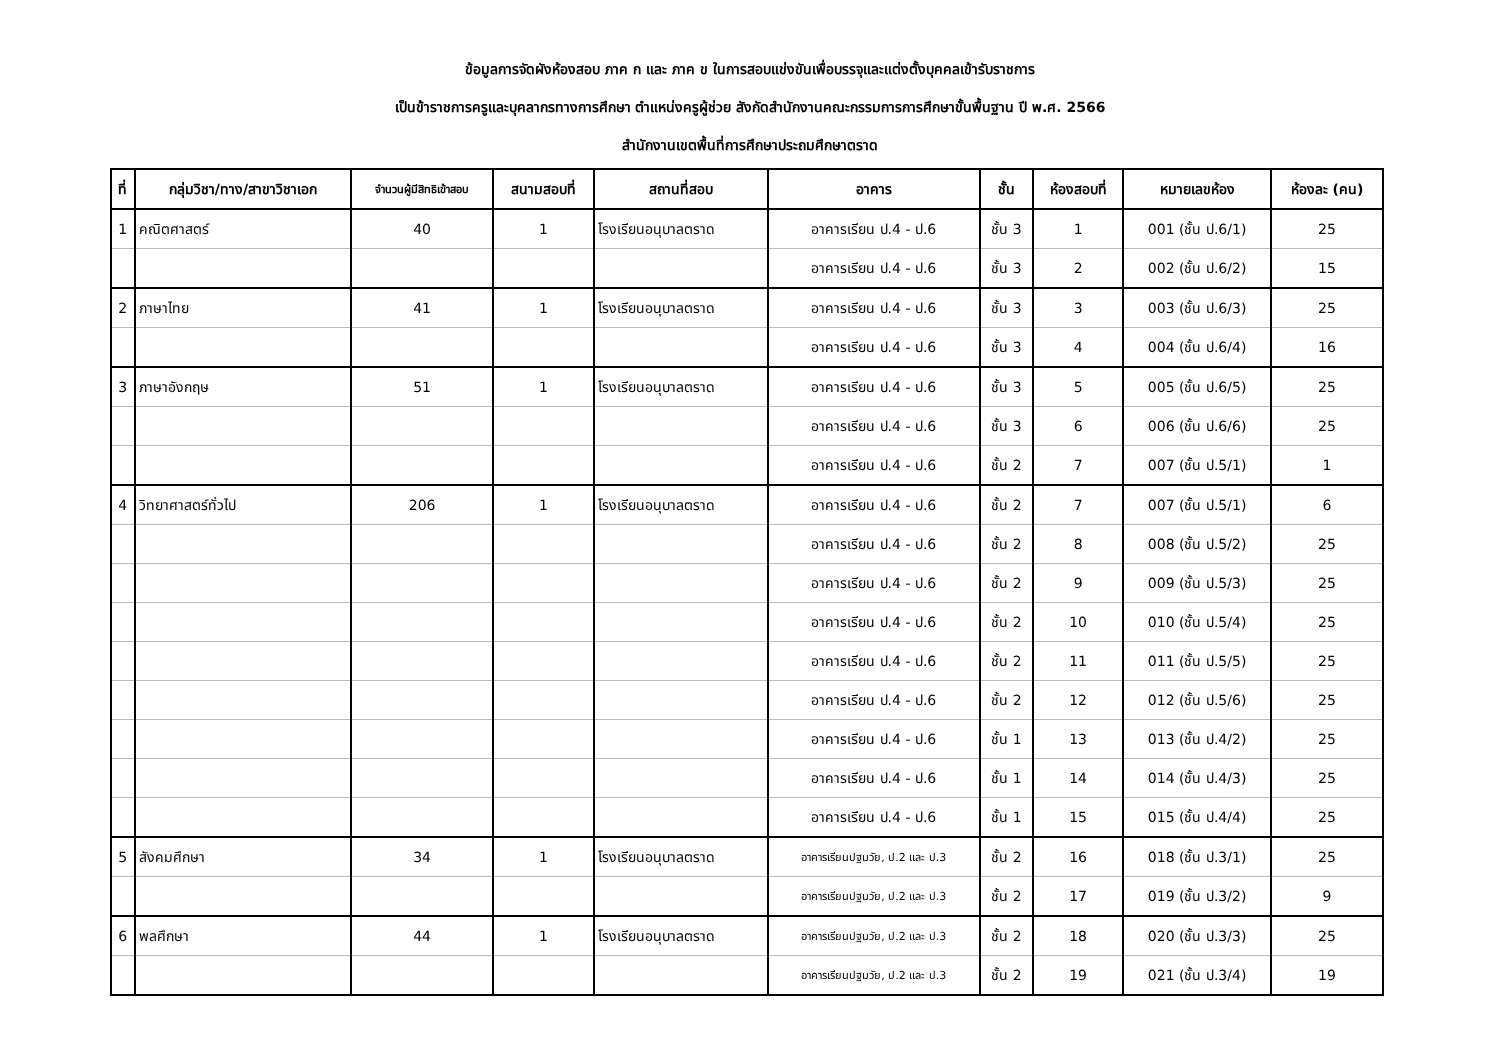ข้อมูลการจัดผังห้องสอบ ภาค ก และ ภาค ข ในการสอบแข่งขันเพื่อบรรจุและแต่งตั้งบุคคลเข้ารับราชการ
เป็นข้าราชการครูและบุคลากรทางการศึกษา ตำแหน่งครูผู้ช่วย สังกัดสำนักงานคณะกรรมการการศึกษาขั้นพื้นฐาน ปี พ.ศ. 2566
สำนักงานเขตพื้นที่การศึกษาประถมศึกษาตราด
| ที่ | กลุ่มวิชา/ทาง/สาขาวิชาเอก | จำนวนผู้มีสิทธิเข้าสอบ | สนามสอบที่ | สถานที่สอบ | อาคาร | ชั้น | ห้องสอบที่ | หมายเลขห้อง | ห้องละ (คน) |
| --- | --- | --- | --- | --- | --- | --- | --- | --- | --- |
| 1 | คณิตศาสตร์ | 40 | 1 | โรงเรียนอนุบาลตราด | อาคารเรียน ป.4 - ป.6 | ชั้น 3 | 1 | 001 (ชั้น ป.6/1) | 25 |
| | | | | | อาคารเรียน ป.4 - ป.6 | ชั้น 3 | 2 | 002 (ชั้น ป.6/2) | 15 |
| 2 | ภาษาไทย | 41 | 1 | โรงเรียนอนุบาลตราด | อาคารเรียน ป.4 - ป.6 | ชั้น 3 | 3 | 003 (ชั้น ป.6/3) | 25 |
| | | | | | อาคารเรียน ป.4 - ป.6 | ชั้น 3 | 4 | 004 (ชั้น ป.6/4) | 16 |
| 3 | ภาษาอังกฤษ | 51 | 1 | โรงเรียนอนุบาลตราด | อาคารเรียน ป.4 - ป.6 | ชั้น 3 | 5 | 005 (ชั้น ป.6/5) | 25 |
| | | | | | อาคารเรียน ป.4 - ป.6 | ชั้น 3 | 6 | 006 (ชั้น ป.6/6) | 25 |
| | | | | | อาคารเรียน ป.4 - ป.6 | ชั้น 2 | 7 | 007 (ชั้น ป.5/1) | 1 |
| 4 | วิทยาศาสตร์ทั่วไป | 206 | 1 | โรงเรียนอนุบาลตราด | อาคารเรียน ป.4 - ป.6 | ชั้น 2 | 7 | 007 (ชั้น ป.5/1) | 6 |
| | | | | | อาคารเรียน ป.4 - ป.6 | ชั้น 2 | 8 | 008 (ชั้น ป.5/2) | 25 |
| | | | | | อาคารเรียน ป.4 - ป.6 | ชั้น 2 | 9 | 009 (ชั้น ป.5/3) | 25 |
| | | | | | อาคารเรียน ป.4 - ป.6 | ชั้น 2 | 10 | 010 (ชั้น ป.5/4) | 25 |
| | | | | | อาคารเรียน ป.4 - ป.6 | ชั้น 2 | 11 | 011 (ชั้น ป.5/5) | 25 |
| | | | | | อาคารเรียน ป.4 - ป.6 | ชั้น 2 | 12 | 012 (ชั้น ป.5/6) | 25 |
| | | | | | อาคารเรียน ป.4 - ป.6 | ชั้น 1 | 13 | 013 (ชั้น ป.4/2) | 25 |
| | | | | | อาคารเรียน ป.4 - ป.6 | ชั้น 1 | 14 | 014 (ชั้น ป.4/3) | 25 |
| | | | | | อาคารเรียน ป.4 - ป.6 | ชั้น 1 | 15 | 015 (ชั้น ป.4/4) | 25 |
| 5 | สังคมศึกษา | 34 | 1 | โรงเรียนอนุบาลตราด | อาคารเรียนปฐมวัย, ป.2 และ ป.3 | ชั้น 2 | 16 | 018 (ชั้น ป.3/1) | 25 |
| | | | | | อาคารเรียนปฐมวัย, ป.2 และ ป.3 | ชั้น 2 | 17 | 019 (ชั้น ป.3/2) | 9 |
| 6 | พลศึกษา | 44 | 1 | โรงเรียนอนุบาลตราด | อาคารเรียนปฐมวัย, ป.2 และ ป.3 | ชั้น 2 | 18 | 020 (ชั้น ป.3/3) | 25 |
| | | | | | อาคารเรียนปฐมวัย, ป.2 และ ป.3 | ชั้น 2 | 19 | 021 (ชั้น ป.3/4) | 19 |